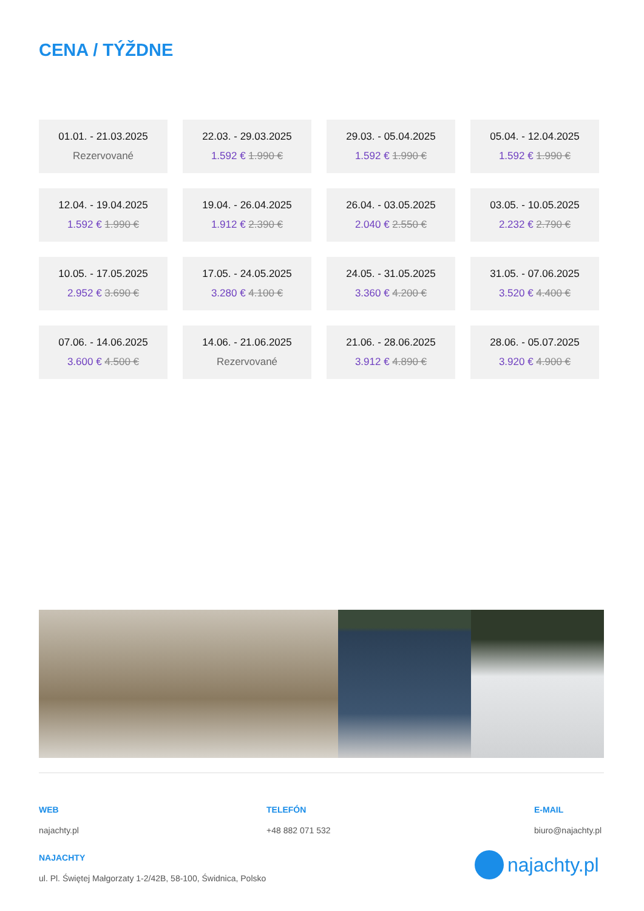CENA / TÝŽDNE
| 01.01. - 21.03.2025 Rezervované | 22.03. - 29.03.2025 1.592 € 1.990 € | 29.03. - 05.04.2025 1.592 € 1.990 € | 05.04. - 12.04.2025 1.592 € 1.990 € |
| 12.04. - 19.04.2025 1.592 € 1.990 € | 19.04. - 26.04.2025 1.912 € 2.390 € | 26.04. - 03.05.2025 2.040 € 2.550 € | 03.05. - 10.05.2025 2.232 € 2.790 € |
| 10.05. - 17.05.2025 2.952 € 3.690 € | 17.05. - 24.05.2025 3.280 € 4.100 € | 24.05. - 31.05.2025 3.360 € 4.200 € | 31.05. - 07.06.2025 3.520 € 4.400 € |
| 07.06. - 14.06.2025 3.600 € 4.500 € | 14.06. - 21.06.2025 Rezervované | 21.06. - 28.06.2025 3.912 € 4.890 € | 28.06. - 05.07.2025 3.920 € 4.900 € |
WEB
najachty.pl
TELEFÓN
+48 882 071 532
E-MAIL
biuro@najachty.pl
NAJACHTY
ul. Pl. Świętej Małgorzaty 1-2/42B, 58-100, Świdnica, Polsko
najachty.pl